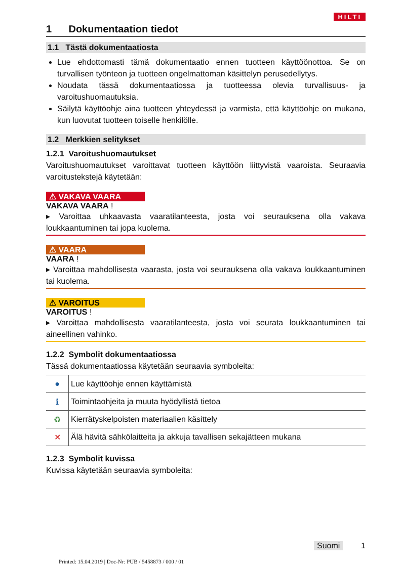HILTI
1 Dokumentaation tiedot
1.1 Tästä dokumentaatiosta
Lue ehdottomasti tämä dokumentaatio ennen tuotteen käyttöönottoa. Se on turvallisen työnteon ja tuotteen ongelmattoman käsittelyn perusedellytys.
Noudata tässä dokumentaatiossa ja tuotteessa olevia turvallisuus- ja varoitushuomautuksia.
Säilytä käyttöohje aina tuotteen yhteydessä ja varmista, että käyttöohje on mukana, kun luovutat tuotteen toiselle henkilölle.
1.2 Merkkien selitykset
1.2.1 Varoitushuomautukset
Varoitushuomautukset varoittavat tuotteen käyttöön liittyvistä vaaroista. Seuraavia varoitustekstejä käytetään:
⚠ VAKAVA VAARA
VAKAVA VAARA !
▸ Varoittaa uhkaavasta vaaratilanteesta, josta voi seurauksena olla vakava loukkaantuminen tai jopa kuolema.
⚠ VAARA
VAARA !
▸ Varoittaa mahdollisesta vaarasta, josta voi seurauksena olla vakava loukkaantuminen tai kuolema.
⚠ VAROITUS
VAROITUS !
▸ Varoittaa mahdollisesta vaaratilanteesta, josta voi seurata loukkaantuminen tai aineellinen vahinko.
1.2.2 Symbolit dokumentaatiossa
Tässä dokumentaatiossa käytetään seuraavia symboleita:
| ● | Lue käyttöohje ennen käyttämistä |
| ℹ | Toimintaohjeita ja muuta hyödyllistä tietoa |
| ♻ | Kierrätyskelpoisten materiaalien käsittely |
| ✕ | Älä hävitä sähkölaitteita ja akkuja tavallisen sekajätteen mukana |
1.2.3 Symbolit kuvissa
Kuvissa käytetään seuraavia symboleita:
Suomi 1
Printed: 15.04.2019 | Doc-Nr: PUB / 5458873 / 000 / 01